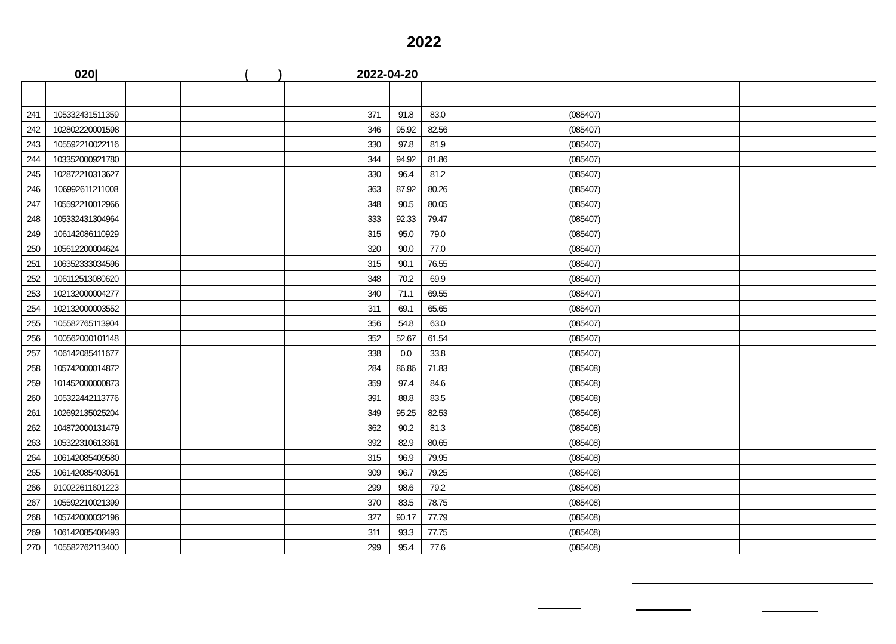2022
020| () 2022-04-20
| 241 | 105332431511359 | | | | | 371 | 91.8 | 83.0 | | (085407) | | | |
| 242 | 102802220001598 | | | | | 346 | 95.92 | 82.56 | | (085407) | | | |
| 243 | 105592210022116 | | | | | 330 | 97.8 | 81.9 | | (085407) | | | |
| 244 | 103352000921780 | | | | | 344 | 94.92 | 81.86 | | (085407) | | | |
| 245 | 102872210313627 | | | | | 330 | 96.4 | 81.2 | | (085407) | | | |
| 246 | 106992611211008 | | | | | 363 | 87.92 | 80.26 | | (085407) | | | |
| 247 | 105592210012966 | | | | | 348 | 90.5 | 80.05 | | (085407) | | | |
| 248 | 105332431304964 | | | | | 333 | 92.33 | 79.47 | | (085407) | | | |
| 249 | 106142086110929 | | | | | 315 | 95.0 | 79.0 | | (085407) | | | |
| 250 | 105612200004624 | | | | | 320 | 90.0 | 77.0 | | (085407) | | | |
| 251 | 106352333034596 | | | | | 315 | 90.1 | 76.55 | | (085407) | | | |
| 252 | 106112513080620 | | | | | 348 | 70.2 | 69.9 | | (085407) | | | |
| 253 | 102132000004277 | | | | | 340 | 71.1 | 69.55 | | (085407) | | | |
| 254 | 102132000003552 | | | | | 311 | 69.1 | 65.65 | | (085407) | | | |
| 255 | 105582765113904 | | | | | 356 | 54.8 | 63.0 | | (085407) | | | |
| 256 | 100562000101148 | | | | | 352 | 52.67 | 61.54 | | (085407) | | | |
| 257 | 106142085411677 | | | | | 338 | 0.0 | 33.8 | | (085407) | | | |
| 258 | 105742000014872 | | | | | 284 | 86.86 | 71.83 | | (085408) | | | |
| 259 | 101452000000873 | | | | | 359 | 97.4 | 84.6 | | (085408) | | | |
| 260 | 105322442113776 | | | | | 391 | 88.8 | 83.5 | | (085408) | | | |
| 261 | 102692135025204 | | | | | 349 | 95.25 | 82.53 | | (085408) | | | |
| 262 | 104872000131479 | | | | | 362 | 90.2 | 81.3 | | (085408) | | | |
| 263 | 105322310613361 | | | | | 392 | 82.9 | 80.65 | | (085408) | | | |
| 264 | 106142085409580 | | | | | 315 | 96.9 | 79.95 | | (085408) | | | |
| 265 | 106142085403051 | | | | | 309 | 96.7 | 79.25 | | (085408) | | | |
| 266 | 910022611601223 | | | | | 299 | 98.6 | 79.2 | | (085408) | | | |
| 267 | 105592210021399 | | | | | 370 | 83.5 | 78.75 | | (085408) | | | |
| 268 | 105742000032196 | | | | | 327 | 90.17 | 77.79 | | (085408) | | | |
| 269 | 106142085408493 | | | | | 311 | 93.3 | 77.75 | | (085408) | | | |
| 270 | 105582762113400 | | | | | 299 | 95.4 | 77.6 | | (085408) | | | |